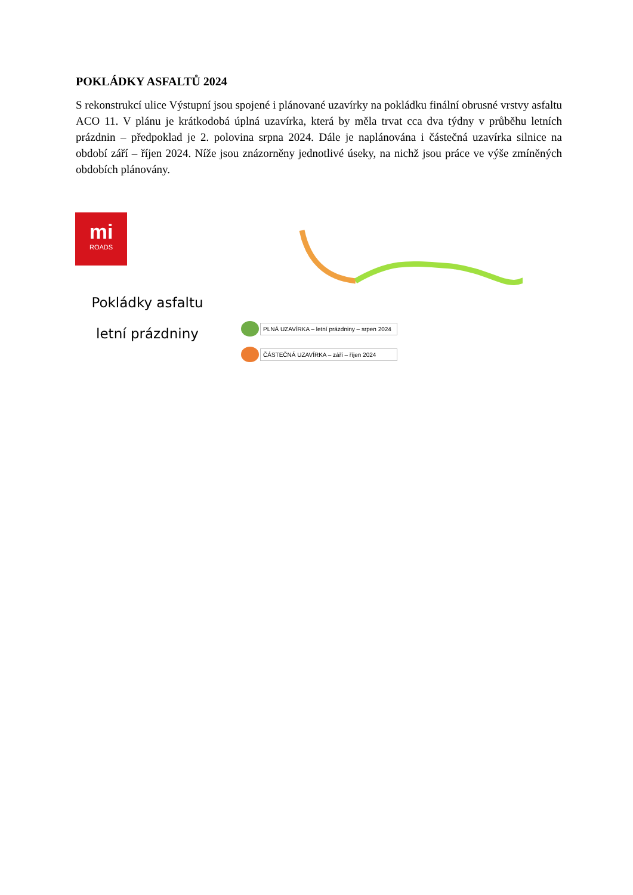POKLÁDKY ASFALTŮ 2024
S rekonstrukcí ulice Výstupní jsou spojené i plánované uzavírky na pokládku finální obrusné vrstvy asfaltu ACO 11. V plánu je krátkodobá úplná uzavírka, která by měla trvat cca dva týdny v průběhu letních prázdnin – předpoklad je 2. polovina srpna 2024. Dále je naplánována i částečná uzavírka silnice na období září – říjen 2024. Níže jsou znázorněny jednotlivé úseky, na nichž jsou práce ve výše zmíněných obdobích plánovány.
mi
ROADS
Pokládky asfaltu
letní prázdniny
PLNÁ UZAVÍRKA – letní prázdniny – srpen 2024
ČÁSTEČNÁ UZAVÍRKA – září – říjen 2024